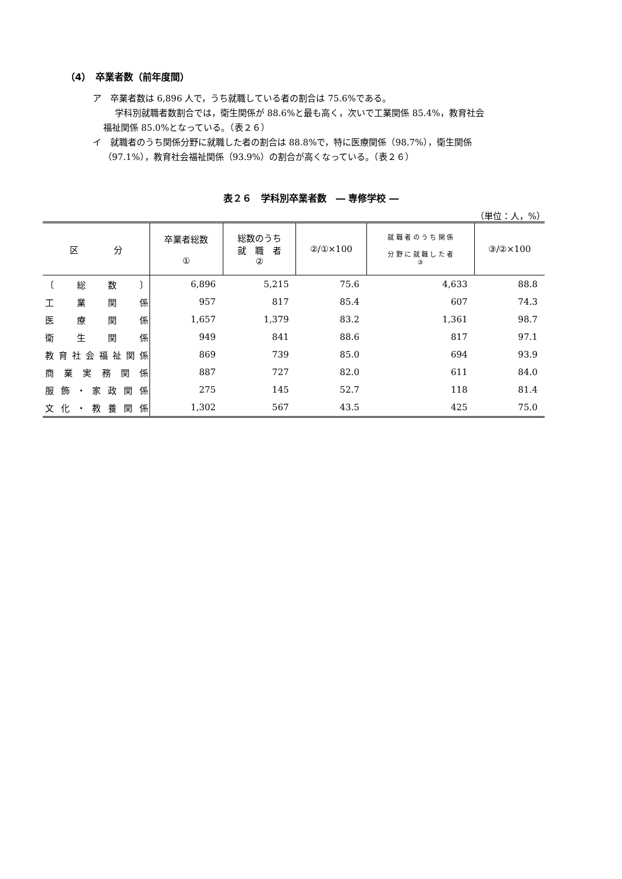（4）　卒業者数（前年度間）
ア　卒業者数は 6,896 人で，うち就職している者の割合は 75.6%である。
学科別就職者数割合では，衛生関係が 88.6%と最も高く，次いで工業関係 85.4%，教育社会
福祉関係 85.0%となっている。（表２６）
イ　就職者のうち関係分野に就職した者の割合は 88.8%で，特に医療関係（98.7%），衛生関係
（97.1%），教育社会福祉関係（93.9%）の割合が高くなっている。（表２６）
表２６　学科別卒業者数　― 専修学校 ―
（単位：人，%）
| 区 分 | 卒業者総数 ① | 総数のうち 就 職 者 ② | ②/①×100 | 就 職 者 の う ち 関 係 分 野 に 就 職 し た 者 ③ | ③/②×100 |
| --- | --- | --- | --- | --- | --- |
| 〔 総 数 〕 | 6,896 | 5,215 | 75.6 | 4,633 | 88.8 |
| 工業関係 | 957 | 817 | 85.4 | 607 | 74.3 |
| 医療関係 | 1,657 | 1,379 | 83.2 | 1,361 | 98.7 |
| 衛生関係 | 949 | 841 | 88.6 | 817 | 97.1 |
| 教育社会福祉関係 | 869 | 739 | 85.0 | 694 | 93.9 |
| 商業実務関係 | 887 | 727 | 82.0 | 611 | 84.0 |
| 服飾・家政関係 | 275 | 145 | 52.7 | 118 | 81.4 |
| 文化・教養関係 | 1,302 | 567 | 43.5 | 425 | 75.0 |